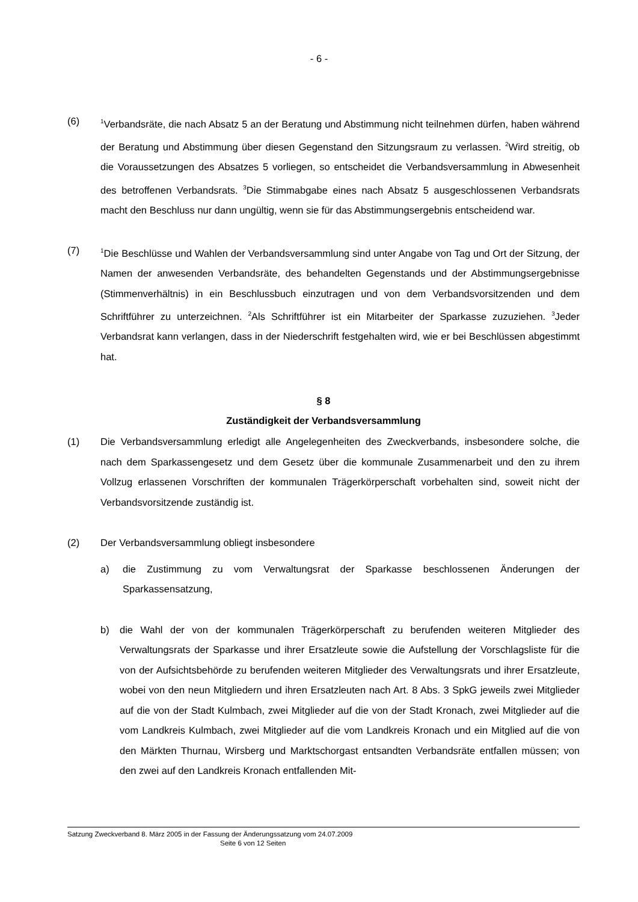- 6 -
(6)
<sup>1</sup> Verbandsräte, die nach Absatz 5 an der Beratung und Abstimmung nicht teilnehmen dürfen, haben während der Beratung und Abstimmung über diesen Gegenstand den Sitzungsraum zu verlassen. <sup>2</sup>Wird streitig, ob die Voraussetzungen des Absatzes 5 vorliegen, so entscheidet die Verbandsversammlung in Abwesenheit des betroffenen Verbandsrats. <sup>3</sup>Die Stimmabgabe eines nach Absatz 5 ausgeschlossenen Verbandsrats macht den Beschluss nur dann ungültig, wenn sie für das Abstimmungsergebnis entscheidend war.
(7)
<sup>1</sup> Die Beschlüsse und Wahlen der Verbandsversammlung sind unter Angabe von Tag und Ort der Sitzung, der Namen der anwesenden Verbandsräte, des behandelten Gegenstands und der Abstimmungsergebnisse (Stimmenverhältnis) in ein Beschlussbuch einzutragen und von dem Verbandsvorsitzenden und dem Schriftführer zu unterzeichnen. <sup>2</sup>Als Schriftführer ist ein Mitarbeiter der Sparkasse zuzuziehen. <sup>3</sup>Jeder Verbandsrat kann verlangen, dass in der Niederschrift festgehalten wird, wie er bei Beschlüssen abgestimmt hat.
§ 8
Zuständigkeit der Verbandsversammlung
(1) Die Verbandsversammlung erledigt alle Angelegenheiten des Zweckverbands, insbesondere solche, die nach dem Sparkassengesetz und dem Gesetz über die kommunale Zusammenarbeit und den zu ihrem Vollzug erlassenen Vorschriften der kommunalen Trägerkörperschaft vorbehalten sind, soweit nicht der Verbandsvorsitzende zuständig ist.
(2) Der Verbandsversammlung obliegt insbesondere
a) die Zustimmung zu vom Verwaltungsrat der Sparkasse beschlossenen Änderungen der Sparkassensatzung,
b) die Wahl der von der kommunalen Trägerkörperschaft zu berufenden weiteren Mitglieder des Verwaltungsrats der Sparkasse und ihrer Ersatzleute sowie die Aufstellung der Vorschlagsliste für die von der Aufsichtsbehörde zu berufenden weiteren Mitglieder des Verwaltungsrats und ihrer Ersatzleute, wobei von den neun Mitgliedern und ihren Ersatzleuten nach Art. 8 Abs. 3 SpkG jeweils zwei Mitglieder auf die von der Stadt Kulmbach, zwei Mitglieder auf die von der Stadt Kronach, zwei Mitglieder auf die vom Landkreis Kulmbach, zwei Mitglieder auf die vom Landkreis Kronach und ein Mitglied auf die von den Märkten Thurnau, Wirsberg und Marktschorgast entsandten Verbandsräte entfallen müssen; von den zwei auf den Landkreis Kronach entfallenden Mit-
Satzung Zweckverband 8. März 2005 in der Fassung der Änderungssatzung vom 24.07.2009
Seite 6 von 12 Seiten